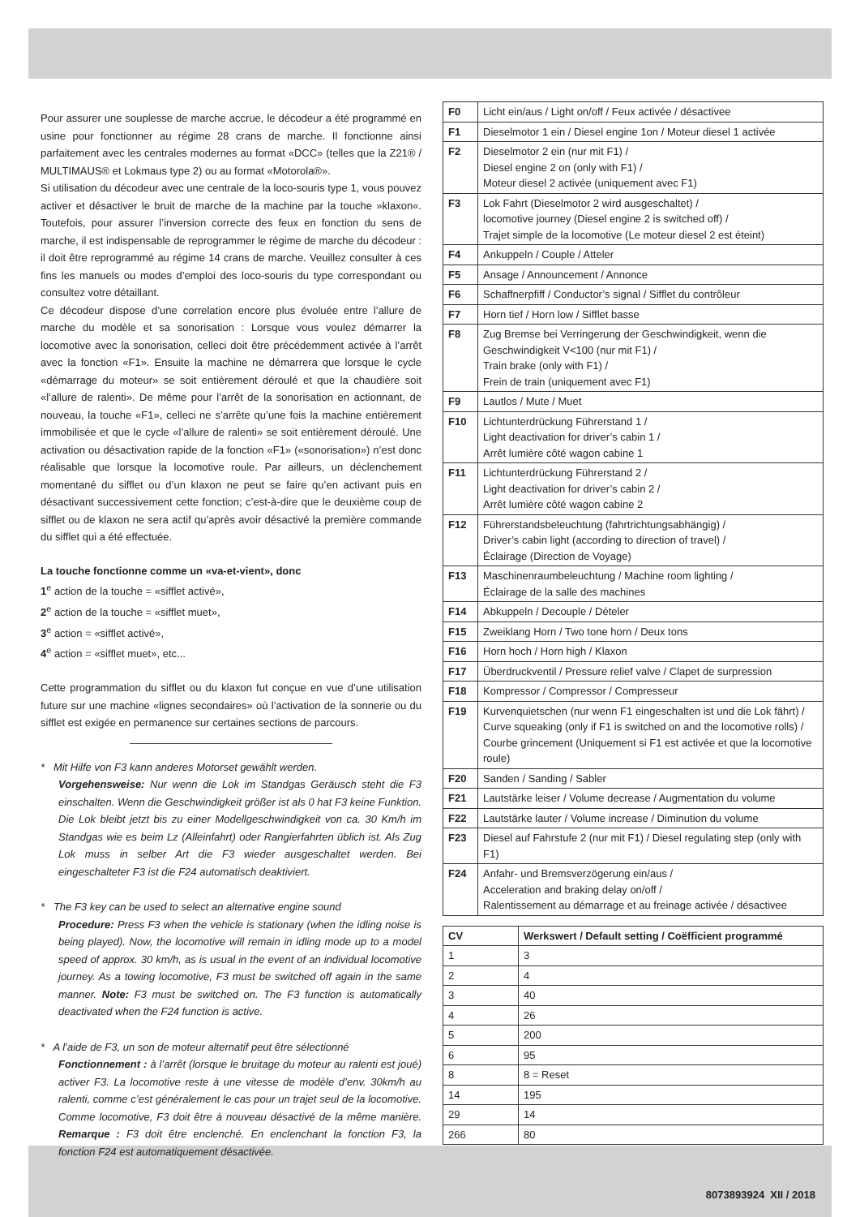Pour assurer une souplesse de marche accrue, le décodeur a été programmé en usine pour fonctionner au régime 28 crans de marche. Il fonctionne ainsi parfaitement avec les centrales modernes au format «DCC» (telles que la Z21® / MULTIMAUS® et Lokmaus type 2) ou au format «Motorola®».
Si utilisation du décodeur avec une centrale de la loco-souris type 1, vous pouvez activer et désactiver le bruit de marche de la machine par la touche »klaxon«. Toutefois, pour assurer l’inversion correcte des feux en fonction du sens de marche, il est indispensable de reprogrammer le régime de marche du décodeur : il doit être reprogrammé au régime 14 crans de marche. Veuillez consulter à ces fins les manuels ou modes d’emploi des loco-souris du type correspondant ou consultez votre détaillant.
Ce décodeur dispose d’une correlation encore plus évoluée entre l’allure de marche du modèle et sa sonorisation : Lorsque vous voulez démarrer la locomotive avec la sonorisation, celleci doit être précédemment activée à l’arrêt avec la fonction «F1». Ensuite la machine ne démarrera que lorsque le cycle «démarrage du moteur» se soit entièrement déroulé et que la chaudière soit «l’allure de ralenti». De même pour l’arrêt de la sonorisation en actionnant, de nouveau, la touche «F1», celleci ne s’arrête qu’une fois la machine entièrement immobilisée et que le cycle «l’allure de ralenti» se soit entièrement déroulé. Une activation ou désactivation rapide de la fonction «F1» («sonorisation») n’est donc réalisable que lorsque la locomotive roule. Par ailleurs, un déclenchement momentané du sifflet ou d’un klaxon ne peut se faire qu’en activant puis en désactivant successivement cette fonction; c’est-à-dire que le deuxième coup de sifflet ou de klaxon ne sera actif qu’après avoir désactivé la première commande du sifflet qui a été effectuée.
La touche fonctionne comme un «va-et-vient», donc
1<sup>e</sup> action de la touche = «sifflet activé»,
2<sup>e</sup> action de la touche = «sifflet muet»,
3<sup>e</sup> action = «sifflet activé»,
4<sup>e</sup> action = «sifflet muet», etc...
Cette programmation du sifflet ou du klaxon fut conçue en vue d’une utilisation future sur une machine «lignes secondaires» où l’activation de la sonnerie ou du sifflet est exigée en permanence sur certaines sections de parcours.
* Mit Hilfe von F3 kann anderes Motorset gewählt werden.
Vorgehensweise: Nur wenn die Lok im Standgas Geräusch steht die F3 einschalten. Wenn die Geschwindigkeit größer ist als 0 hat F3 keine Funktion. Die Lok bleibt jetzt bis zu einer Modellgeschwindigkeit von ca. 30 Km/h im Standgas wie es beim Lz (Alleinfahrt) oder Rangierfahrten üblich ist. Als Zug Lok muss in selber Art die F3 wieder ausgeschaltet werden. Bei eingeschalteter F3 ist die F24 automatisch deaktiviert.
* The F3 key can be used to select an alternative engine sound
Procedure: Press F3 when the vehicle is stationary (when the idling noise is being played). Now, the locomotive will remain in idling mode up to a model speed of approx. 30 km/h, as is usual in the event of an individual locomotive journey. As a towing locomotive, F3 must be switched off again in the same manner. Note: F3 must be switched on. The F3 function is automatically deactivated when the F24 function is active.
* A l’aide de F3, un son de moteur alternatif peut être sélectionné
Fonctionnement : à l’arrêt (lorsque le bruitage du moteur au ralenti est joué) activer F3. La locomotive reste à une vitesse de modèle d’env. 30km/h au ralenti, comme c’est généralement le cas pour un trajet seul de la locomotive. Comme locomotive, F3 doit être à nouveau désactivé de la même manière. Remarque : F3 doit être enclenché. En enclenchant la fonction F3, la fonction F24 est automatiquement désactivée.
| F0 | Licht ein/aus / Light on/off / Feux activée / désactivee |
| F1 | Dieselmotor 1 ein / Diesel engine 1on / Moteur diesel 1 activée |
| F2 | Dieselmotor 2 ein (nur mit F1) / Diesel engine 2 on (only with F1) / Moteur diesel 2 activée (uniquement avec F1) |
| F3 | Lok Fahrt (Dieselmotor 2 wird ausgeschaltet) / locomotive journey (Diesel engine 2 is switched off) / Trajet simple de la locomotive (Le moteur diesel 2 est éteint) |
| F4 | Ankuppeln / Couple / Atteler |
| F5 | Ansage / Announcement / Annonce |
| F6 | Schaffnerpfiff / Conductor’s signal / Sifflet du contrôleur |
| F7 | Horn tief / Horn low / Sifflet basse |
| F8 | Zug Bremse bei Verringerung der Geschwindigkeit, wenn die Geschwindigkeit V<100 (nur mit F1) / Train brake (only with F1) / Frein de train (uniquement avec F1) |
| F9 | Lautlos / Mute / Muet |
| F10 | Lichtunterdrückung Führerstand 1 / Light deactivation for driver’s cabin 1 / Arrêt lumière côté wagon cabine 1 |
| F11 | Lichtunterdrückung Führerstand 2 / Light deactivation for driver’s cabin 2 / Arrêt lumière côté wagon cabine 2 |
| F12 | Führerstandsbeleuchtung (fahrtrichtungsabhängig) / Driver’s cabin light (according to direction of travel) / Éclairage (Direction de Voyage) |
| F13 | Maschinenraumbeleuchtung / Machine room lighting / Éclairage de la salle des machines |
| F14 | Abkuppeln / Decouple / Dételer |
| F15 | Zweiklang Horn / Two tone horn / Deux tons |
| F16 | Horn hoch / Horn high / Klaxon |
| F17 | Überdruckventil / Pressure relief valve / Clapet de surpression |
| F18 | Kompressor / Compressor / Compresseur |
| F19 | Kurvenquietschen (nur wenn F1 eingeschalten ist und die Lok fährt) / Curve squeaking (only if F1 is switched on and the locomotive rolls) / Courbe grincement (Uniquement si F1 est activée et que la locomotive roule) |
| F20 | Sanden / Sanding / Sabler |
| F21 | Lautstärke leiser / Volume decrease / Augmentation du volume |
| F22 | Lautstärke lauter / Volume increase / Diminution du volume |
| F23 | Diesel auf Fahrstufe 2 (nur mit F1) / Diesel regulating step (only with F1) |
| F24 | Anfahr- und Bremsverzögerung ein/aus / Acceleration and braking delay on/off / Ralentissement au démarrage et au freinage activée / désactivee |
| CV | Werkswert / Default setting / Coëfficient programmé |
| --- | --- |
| 1 | 3 |
| 2 | 4 |
| 3 | 40 |
| 4 | 26 |
| 5 | 200 |
| 6 | 95 |
| 8 | 8 = Reset |
| 14 | 195 |
| 29 | 14 |
| 266 | 80 |
8073893924 XII / 2018